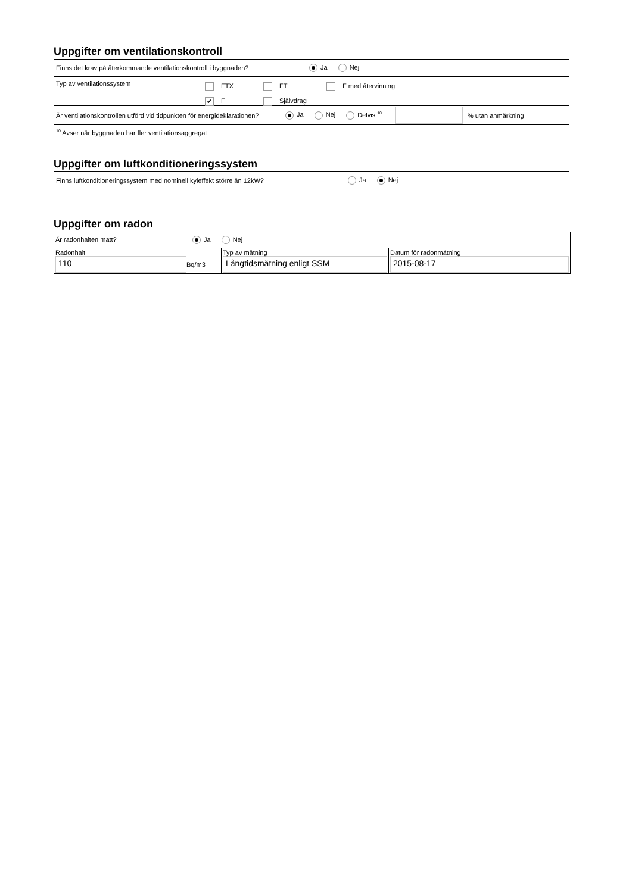Uppgifter om ventilationskontroll
Finns det krav på återkommande ventilationskontroll i byggnaden? Ja Nej
Typ av ventilationssystem
FTX FT F med återvinning
✔ F Självdrag
Är ventilationskontrollen utförd vid tidpunkten för energideklarationen? Ja Nej Delvis <sup>10</sup> % utan anmärkning
<sup>10</sup> Avser när byggnaden har fler ventilationsaggregat
Uppgifter om luftkonditioneringssystem
Finns luftkonditioneringssystem med nominell kyleffekt större än 12kW? Ja Nej
Uppgifter om radon
| Är radonhalten mätt? Ja Nej | | |
| Radonhalt 110 Bq/m3 | Typ av mätning Långtidsmätning enligt SSM | Datum för radonmätning 2015-08-17 |